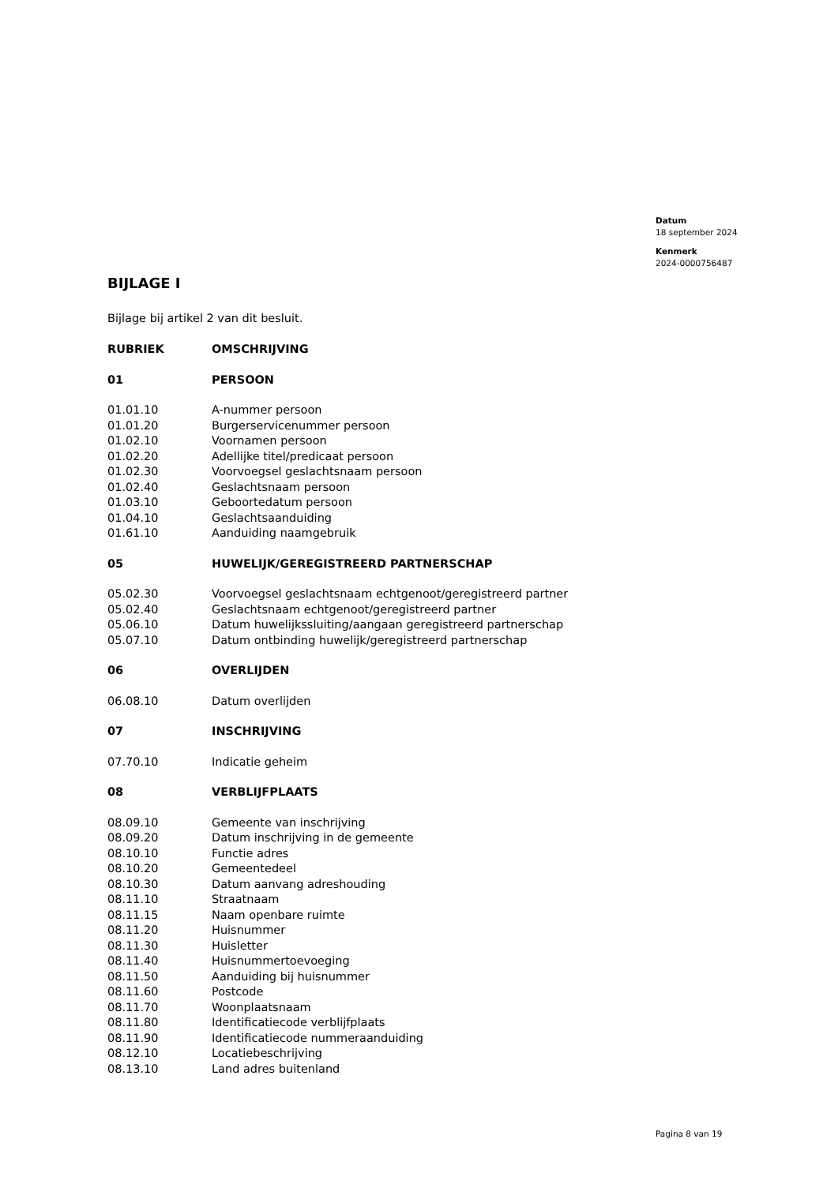Datum
18 september 2024
Kenmerk
2024-0000756487
BIJLAGE I
Bijlage bij artikel 2 van dit besluit.
| RUBRIEK | OMSCHRIJVING |
| --- | --- |
| 01 | PERSOON |
| 01.01.10 | A-nummer persoon |
| 01.01.20 | Burgerservicenummer persoon |
| 01.02.10 | Voornamen persoon |
| 01.02.20 | Adellijke titel/predicaat persoon |
| 01.02.30 | Voorvoegsel geslachtsnaam persoon |
| 01.02.40 | Geslachtsnaam persoon |
| 01.03.10 | Geboortedatum persoon |
| 01.04.10 | Geslachtsaanduiding |
| 01.61.10 | Aanduiding naamgebruik |
| 05 | HUWELIJK/GEREGISTREERD PARTNERSCHAP |
| 05.02.30 | Voorvoegsel geslachtsnaam echtgenoot/geregistreerd partner |
| 05.02.40 | Geslachtsnaam echtgenoot/geregistreerd partner |
| 05.06.10 | Datum huwelijkssluiting/aangaan geregistreerd partnerschap |
| 05.07.10 | Datum ontbinding huwelijk/geregistreerd partnerschap |
| 06 | OVERLIJDEN |
| 06.08.10 | Datum overlijden |
| 07 | INSCHRIJVING |
| 07.70.10 | Indicatie geheim |
| 08 | VERBLIJFPLAATS |
| 08.09.10 | Gemeente van inschrijving |
| 08.09.20 | Datum inschrijving in de gemeente |
| 08.10.10 | Functie adres |
| 08.10.20 | Gemeentedeel |
| 08.10.30 | Datum aanvang adreshouding |
| 08.11.10 | Straatnaam |
| 08.11.15 | Naam openbare ruimte |
| 08.11.20 | Huisnummer |
| 08.11.30 | Huisletter |
| 08.11.40 | Huisnummertoevoeging |
| 08.11.50 | Aanduiding bij huisnummer |
| 08.11.60 | Postcode |
| 08.11.70 | Woonplaatsnaam |
| 08.11.80 | Identificatiecode verblijfplaats |
| 08.11.90 | Identificatiecode nummeraanduiding |
| 08.12.10 | Locatiebeschrijving |
| 08.13.10 | Land adres buitenland |
Pagina 8 van 19